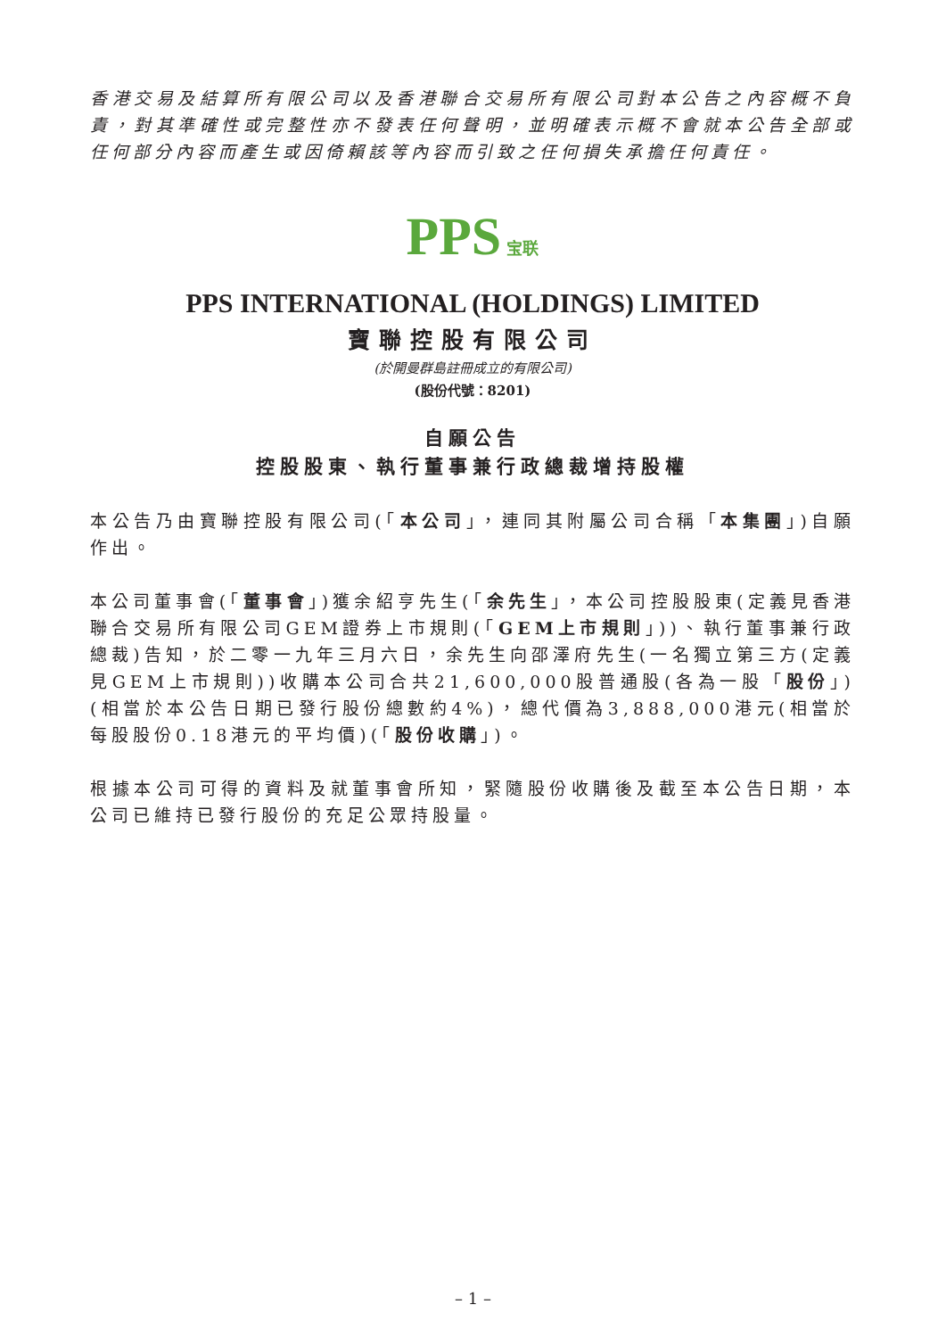香港交易及結算所有限公司以及香港聯合交易所有限公司對本公告之內容概不負責，對其準確性或完整性亦不發表任何聲明，並明確表示概不會就本公告全部或任何部分內容而產生或因倚賴該等內容而引致之任何損失承擔任何責任。
PPS 宝联
PPS INTERNATIONAL (HOLDINGS) LIMITED
寶聯控股有限公司
(於開曼群島註冊成立的有限公司)
(股份代號：8201)
自願公告
控股股東、執行董事兼行政總裁增持股權
本公告乃由寶聯控股有限公司(「本公司」，連同其附屬公司合稱「本集團」)自願作出。
本公司董事會(「董事會」)獲余紹亨先生(「余先生」，本公司控股股東(定義見香港聯合交易所有限公司GEM證券上市規則(「GEM上市規則」))、執行董事兼行政總裁)告知，於二零一九年三月六日，余先生向邵澤府先生(一名獨立第三方(定義見GEM上市規則))收購本公司合共21,600,000股普通股(各為一股「股份」)(相當於本公告日期已發行股份總數約4%)，總代價為3,888,000港元(相當於每股股份0.18港元的平均價)(「股份收購」)。
根據本公司可得的資料及就董事會所知，緊隨股份收購後及截至本公告日期，本公司已維持已發行股份的充足公眾持股量。
– 1 –